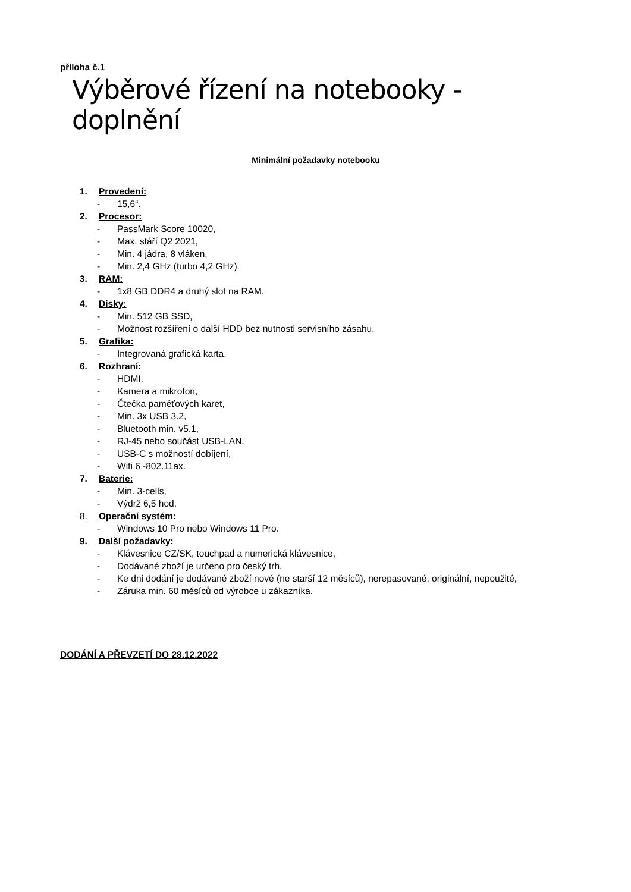příloha č.1
Výběrové řízení na notebooky - doplnění
Minimální požadavky notebooku
1. Provedení:
- 15,6“.
2. Procesor:
- PassMark Score 10020,
- Max. stáří Q2 2021,
- Min. 4 jádra, 8 vláken,
- Min. 2,4 GHz (turbo 4,2 GHz).
3. RAM:
- 1x8 GB DDR4 a druhý slot na RAM.
4. Disky:
- Min. 512 GB SSD,
- Možnost rozšíření o další HDD bez nutnosti servisního zásahu.
5. Grafika:
- Integrovaná grafická karta.
6. Rozhraní:
- HDMI,
- Kamera a mikrofon,
- Čtečka paměťových karet,
- Min. 3x USB 3.2,
- Bluetooth min. v5.1,
- RJ-45 nebo součást USB-LAN,
- USB-C s možností dobíjení,
- Wifi 6 -802.11ax.
7. Baterie:
- Min. 3-cells,
- Výdrž 6,5 hod.
8. Operační systém:
- Windows 10 Pro nebo Windows 11 Pro.
9. Další požadavky:
- Klávesnice CZ/SK, touchpad a numerická klávesnice,
- Dodávané zboží je určeno pro český trh,
- Ke dni dodání je dodávané zboží nové (ne starší 12 měsíců), nerepasované, originální, nepoužité,
- Záruka min. 60 měsíců od výrobce u zákazníka.
DODÁNÍ A PŘEVZETÍ DO 28.12.2022